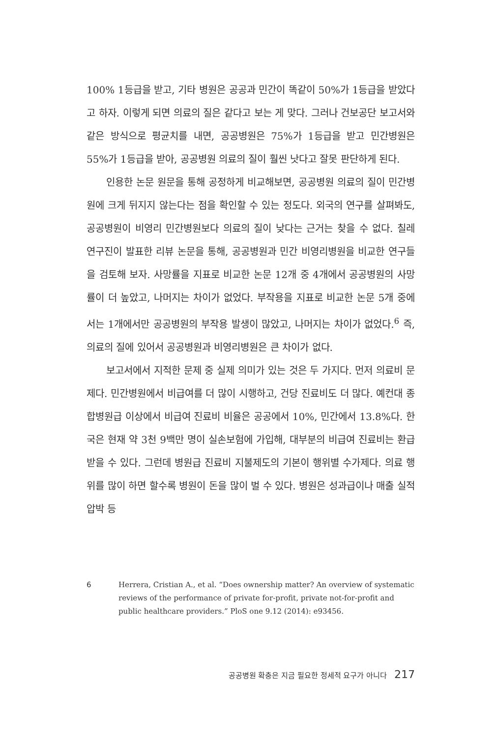100% 1등급을 받고, 기타 병원은 공공과 민간이 똑같이 50%가 1등급을 받았다고 하자. 이렇게 되면 의료의 질은 같다고 보는 게 맞다. 그러나 건보공단 보고서와 같은 방식으로 평균치를 내면, 공공병원은 75%가 1등급을 받고 민간병원은 55%가 1등급을 받아, 공공병원 의료의 질이 훨씬 낫다고 잘못 판단하게 된다.
인용한 논문 원문을 통해 공정하게 비교해보면, 공공병원 의료의 질이 민간병원에 크게 뒤지지 않는다는 점을 확인할 수 있는 정도다. 외국의 연구를 살펴봐도, 공공병원이 비영리 민간병원보다 의료의 질이 낮다는 근거는 찾을 수 없다. 칠레 연구진이 발표한 리뷰 논문을 통해, 공공병원과 민간 비영리병원을 비교한 연구들을 검토해 보자. 사망률을 지표로 비교한 논문 12개 중 4개에서 공공병원의 사망률이 더 높았고, 나머지는 차이가 없었다. 부작용을 지표로 비교한 논문 5개 중에서는 1개에서만 공공병원의 부작용 발생이 많았고, 나머지는 차이가 없었다.<sup>6</sup> 즉, 의료의 질에 있어서 공공병원과 비영리병원은 큰 차이가 없다.
보고서에서 지적한 문제 중 실제 의미가 있는 것은 두 가지다. 먼저 의료비 문제다. 민간병원에서 비급여를 더 많이 시행하고, 건당 진료비도 더 많다. 예컨대 종합병원급 이상에서 비급여 진료비 비율은 공공에서 10%, 민간에서 13.8%다. 한국은 현재 약 3천 9백만 명이 실손보험에 가입해, 대부분의 비급여 진료비는 환급받을 수 있다. 그런데 병원급 진료비 지불제도의 기본이 행위별 수가제다. 의료 행위를 많이 하면 할수록 병원이 돈을 많이 벌 수 있다. 병원은 성과급이나 매출 실적 압박 등
6 Herrera, Cristian A., et al. “Does ownership matter? An overview of systematic reviews of the performance of private for-profit, private not-for-profit and public healthcare providers.” PloS one 9.12 (2014): e93456.
공공병원 확충은 지금 필요한 정세적 요구가 아니다 217